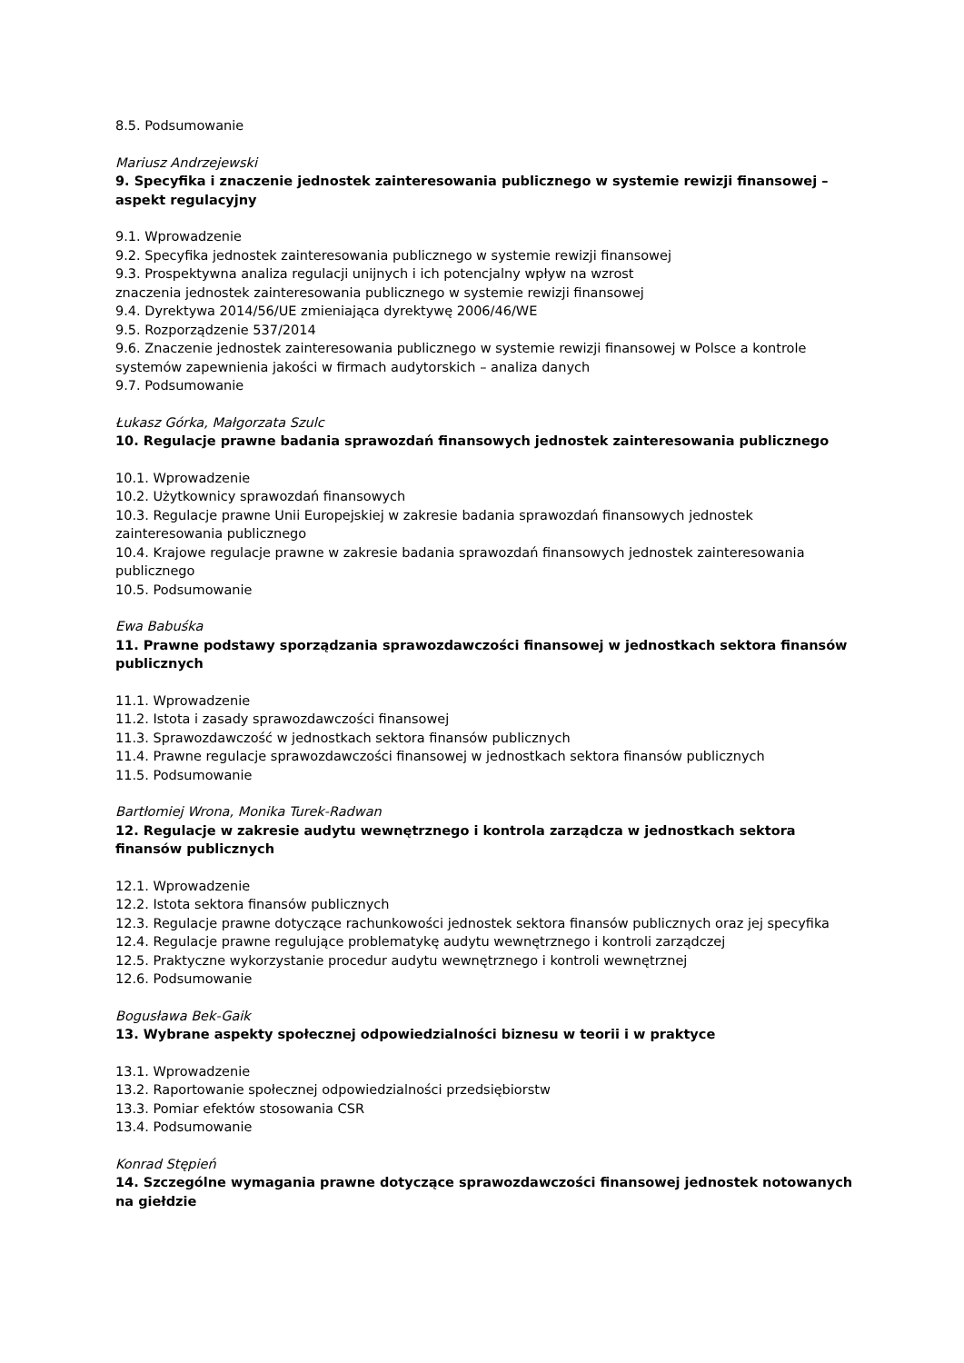8.5. Podsumowanie
Mariusz Andrzejewski
9. Specyfika i znaczenie jednostek zainteresowania publicznego w systemie rewizji finansowej – aspekt regulacyjny
9.1. Wprowadzenie
9.2. Specyfika jednostek zainteresowania publicznego w systemie rewizji finansowej
9.3. Prospektywna analiza regulacji unijnych i ich potencjalny wpływ na wzrost
znaczenia jednostek zainteresowania publicznego w systemie rewizji finansowej
9.4. Dyrektywa 2014/56/UE zmieniająca dyrektywę 2006/46/WE
9.5. Rozporządzenie 537/2014
9.6. Znaczenie jednostek zainteresowania publicznego w systemie rewizji finansowej w Polsce a kontrole systemów zapewnienia jakości w firmach audytorskich – analiza danych
9.7. Podsumowanie
Łukasz Górka, Małgorzata Szulc
10. Regulacje prawne badania sprawozdań finansowych jednostek zainteresowania publicznego
10.1. Wprowadzenie
10.2. Użytkownicy sprawozdań finansowych
10.3. Regulacje prawne Unii Europejskiej w zakresie badania sprawozdań finansowych jednostek zainteresowania publicznego
10.4. Krajowe regulacje prawne w zakresie badania sprawozdań finansowych jednostek zainteresowania publicznego
10.5. Podsumowanie
Ewa Babuśka
11. Prawne podstawy sporządzania sprawozdawczości finansowej w jednostkach sektora finansów publicznych
11.1. Wprowadzenie
11.2. Istota i zasady sprawozdawczości finansowej
11.3. Sprawozdawczość w jednostkach sektora finansów publicznych
11.4. Prawne regulacje sprawozdawczości finansowej w jednostkach sektora finansów publicznych
11.5. Podsumowanie
Bartłomiej Wrona, Monika Turek-Radwan
12. Regulacje w zakresie audytu wewnętrznego i kontrola zarządcza w jednostkach sektora finansów publicznych
12.1. Wprowadzenie
12.2. Istota sektora finansów publicznych
12.3. Regulacje prawne dotyczące rachunkowości jednostek sektora finansów publicznych oraz jej specyfika
12.4. Regulacje prawne regulujące problematykę audytu wewnętrznego i kontroli zarządczej
12.5. Praktyczne wykorzystanie procedur audytu wewnętrznego i kontroli wewnętrznej
12.6. Podsumowanie
Bogusława Bek-Gaik
13. Wybrane aspekty społecznej odpowiedzialności biznesu w teorii i w praktyce
13.1. Wprowadzenie
13.2. Raportowanie społecznej odpowiedzialności przedsiębiorstw
13.3. Pomiar efektów stosowania CSR
13.4. Podsumowanie
Konrad Stępień
14. Szczególne wymagania prawne dotyczące sprawozdawczości finansowej jednostek notowanych na giełdzie